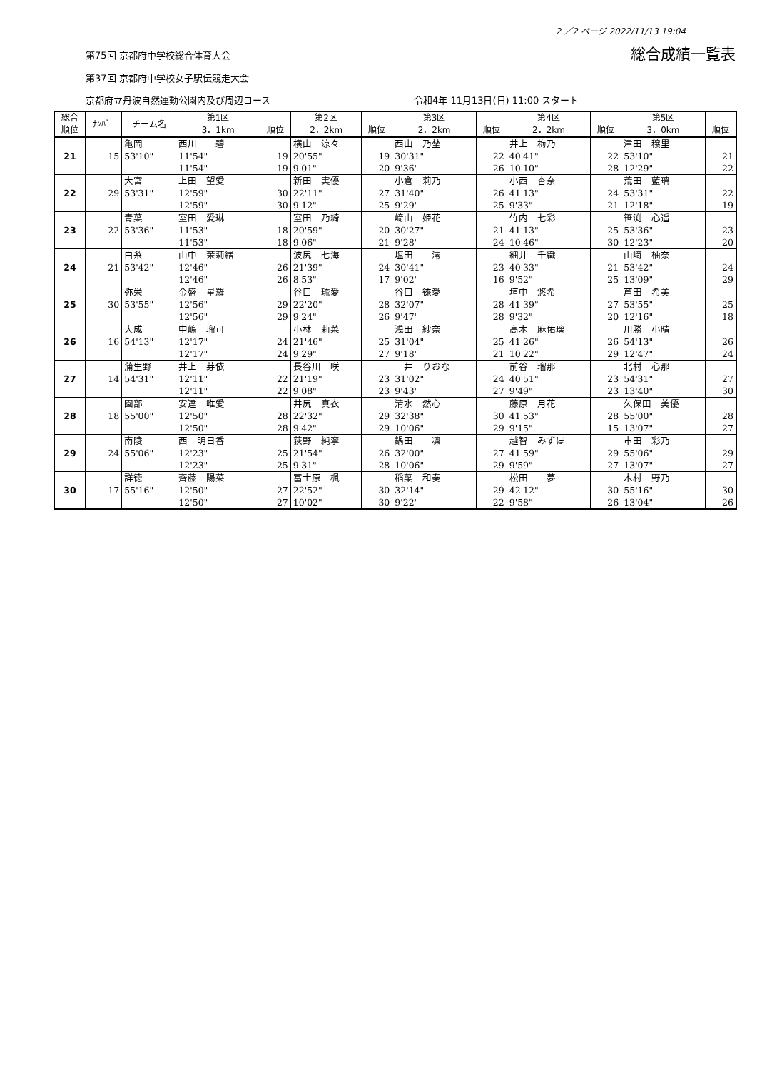2 ／2 ページ 2022/11/13 19:04
第75回 京都府中学校総合体育大会 総合成績一覧表
第37回 京都府中学校女子駅伝競走大会
京都府立丹波自然運動公園内及び周辺コース 令和4年 11月13日(日) 11:00 スタート
| 総合 順位 | ﾅﾝﾊﾞｰ | チーム名 | 第1区 3．1km | 順位 | 第2区 2．2km | 順位 | 第3区 2．2km | 順位 | 第4区 2．2km | 順位 | 第5区 3．0km | 順位 |
| --- | --- | --- | --- | --- | --- | --- | --- | --- | --- | --- | --- | --- |
| 21 | 15 | 亀岡 | 西川 碧 | | 横山 涼々 | | 西山 乃埜 | | 井上 梅乃 | | 津田 穣里 | |
| | | 53'10" | 11'54" | 19 | 20'55" | 19 | 30'31" | 22 | 40'41" | 22 | 53'10" | 21 |
| | | | 11'54" | 19 | 9'01" | 20 | 9'36" | 26 | 10'10" | 28 | 12'29" | 22 |
| 22 | 29 | 大宮 | 上田 望愛 | | 新田 実優 | | 小倉 莉乃 | | 小西 杏奈 | | 荒田 藍璃 | |
| | | 53'31" | 12'59" | 30 | 22'11" | 27 | 31'40" | 26 | 41'13" | 24 | 53'31" | 22 |
| | | | 12'59" | 30 | 9'12" | 25 | 9'29" | 25 | 9'33" | 21 | 12'18" | 19 |
| 23 | 22 | 青葉 | 室田 愛琳 | | 室田 乃綺 | | 﨑山 姫花 | | 竹内 七彩 | | 笹渕 心遥 | |
| | | 53'36" | 11'53" | 18 | 20'59" | 20 | 30'27" | 21 | 41'13" | 25 | 53'36" | 23 |
| | | | 11'53" | 18 | 9'06" | 21 | 9'28" | 24 | 10'46" | 30 | 12'23" | 20 |
| 24 | 21 | 白糸 | 山中 茉莉緒 | | 波尻 七海 | | 塩田 澪 | | 細井 千織 | | 山﨑 柚奈 | |
| | | 53'42" | 12'46" | 26 | 21'39" | 24 | 30'41" | 23 | 40'33" | 21 | 53'42" | 24 |
| | | | 12'46" | 26 | 8'53" | 17 | 9'02" | 16 | 9'52" | 25 | 13'09" | 29 |
| 25 | 30 | 弥栄 | 金盛 星羅 | | 谷口 琉愛 | | 谷口 徠愛 | | 垣中 悠希 | | 芦田 希美 | |
| | | 53'55" | 12'56" | 29 | 22'20" | 28 | 32'07" | 28 | 41'39" | 27 | 53'55" | 25 |
| | | | 12'56" | 29 | 9'24" | 26 | 9'47" | 28 | 9'32" | 20 | 12'16" | 18 |
| 26 | 16 | 大成 | 中嶋 瑠可 | | 小林 莉菜 | | 浅田 紗奈 | | 高木 麻佑璃 | | 川勝 小晴 | |
| | | 54'13" | 12'17" | 24 | 21'46" | 25 | 31'04" | 25 | 41'26" | 26 | 54'13" | 26 |
| | | | 12'17" | 24 | 9'29" | 27 | 9'18" | 21 | 10'22" | 29 | 12'47" | 24 |
| 27 | 14 | 蒲生野 | 井上 芽依 | | 長谷川 咲 | | 一井 りおな | | 前谷 瑠那 | | 北村 心那 | |
| | | 54'31" | 12'11" | 22 | 21'19" | 23 | 31'02" | 24 | 40'51" | 23 | 54'31" | 27 |
| | | | 12'11" | 22 | 9'08" | 23 | 9'43" | 27 | 9'49" | 23 | 13'40" | 30 |
| 28 | 18 | 園部 | 安達 唯愛 | | 井尻 真衣 | | 清水 然心 | | 藤原 月花 | | 久保田 美優 | |
| | | 55'00" | 12'50" | 28 | 22'32" | 29 | 32'38" | 30 | 41'53" | 28 | 55'00" | 28 |
| | | | 12'50" | 28 | 9'42" | 29 | 10'06" | 29 | 9'15" | 15 | 13'07" | 27 |
| 29 | 24 | 南陵 | 西 明日香 | | 荻野 純寧 | | 鍋田 凜 | | 越智 みずほ | | 市田 彩乃 | |
| | | 55'06" | 12'23" | 25 | 21'54" | 26 | 32'00" | 27 | 41'59" | 29 | 55'06" | 29 |
| | | | 12'23" | 25 | 9'31" | 28 | 10'06" | 29 | 9'59" | 27 | 13'07" | 27 |
| 30 | 17 | 詳徳 | 齊藤 陽菜 | | 冨士原 楓 | | 稲葉 和奏 | | 松田 夢 | | 木村 野乃 | |
| | | 55'16" | 12'50" | 27 | 22'52" | 30 | 32'14" | 29 | 42'12" | 30 | 55'16" | 30 |
| | | | 12'50" | 27 | 10'02" | 30 | 9'22" | 22 | 9'58" | 26 | 13'04" | 26 |